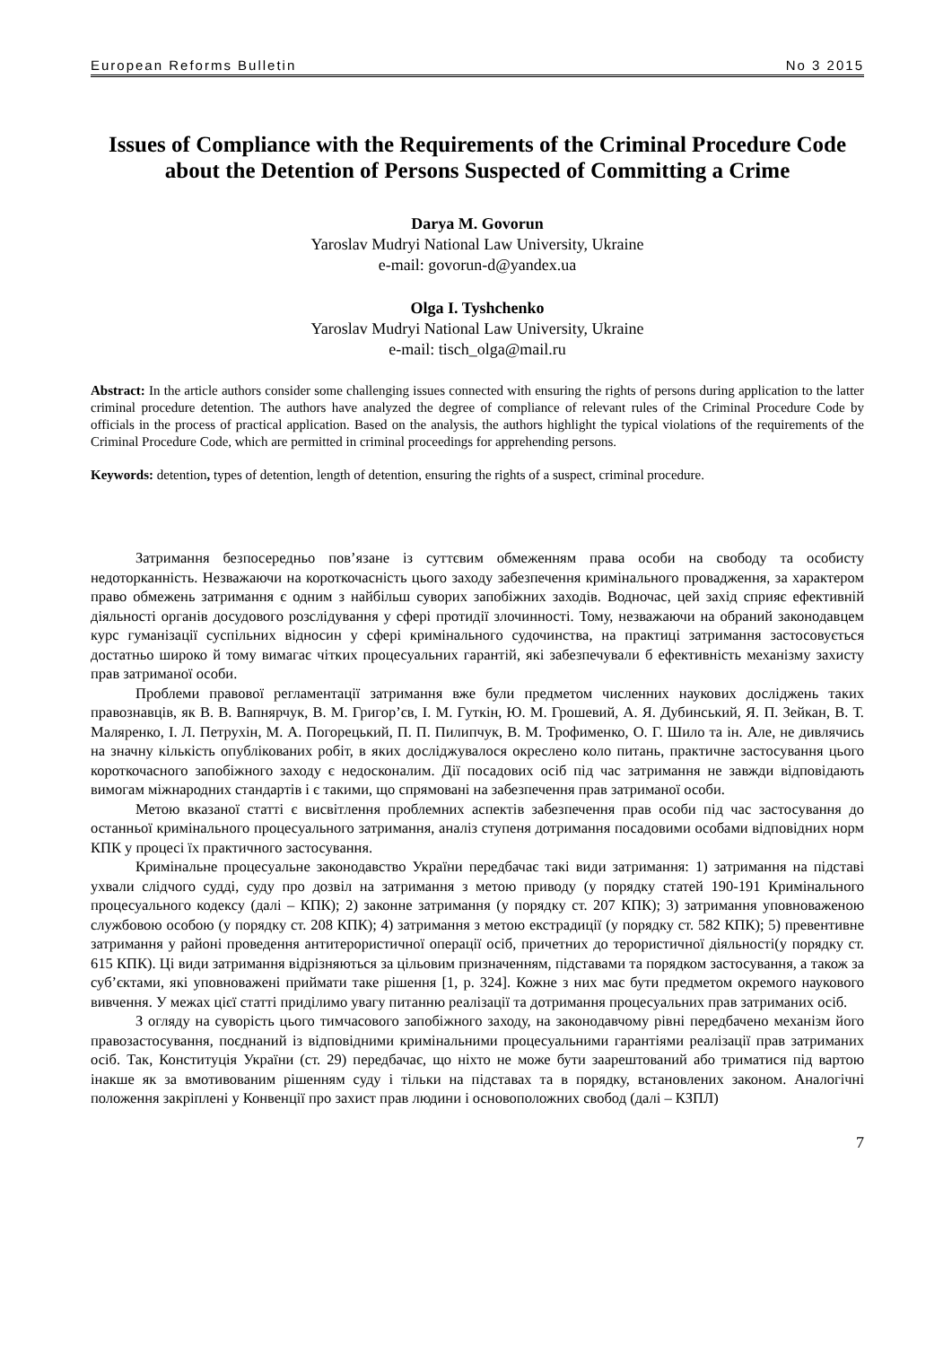European Reforms Bulletin No 3 2015
Issues of Compliance with the Requirements of the Criminal Procedure Code about the Detention of Persons Suspected of Committing a Crime
Darya M. Govorun
Yaroslav Mudryi National Law University, Ukraine
e-mail: govorun-d@yandex.ua
Olga I. Tyshchenko
Yaroslav Mudryi National Law University, Ukraine
e-mail: tisch_olga@mail.ru
Abstract: In the article authors consider some challenging issues connected with ensuring the rights of persons during application to the latter criminal procedure detention. The authors have analyzed the degree of compliance of relevant rules of the Criminal Procedure Code by officials in the process of practical application. Based on the analysis, the authors highlight the typical violations of the requirements of the Criminal Procedure Code, which are permitted in criminal proceedings for apprehending persons.
Keywords: detention, types of detention, length of detention, ensuring the rights of a suspect, criminal procedure.
Затримання безпосередньо пов’язане із суттєвим обмеженням права особи на свободу та особисту недоторканність. Незважаючи на короткочасність цього заходу забезпечення кримінального провадження, за характером право обмежень затримання є одним з найбільш суворих запобіжних заходів. Водночас, цей захід сприяє ефективній діяльності органів досудового розслідування у сфері протидії злочинності. Тому, незважаючи на обраний законодавцем курс гуманізації суспільних відносин у сфері кримінального судочинства, на практиці затримання застосовується достатньо широко й тому вимагає чітких процесуальних гарантій, які забезпечували б ефективність механізму захисту прав затриманої особи.
Проблеми правової регламентації затримання вже були предметом численних наукових досліджень таких правознавців, як В. В. Вапнярчук, В. М. Григор’єв, І. М. Гуткін, Ю. М. Грошевий, А. Я. Дубинський, Я. П. Зейкан, В. Т. Маляренко, І. Л. Петрухін, М. А. Погорецький, П. П. Пилипчук, В. М. Трофименко, О. Г. Шило та ін. Але, не дивлячись на значну кількість опублікованих робіт, в яких досліджувалося окреслено коло питань, практичне застосування цього короткочасного запобіжного заходу є недосконалим. Дії посадових осіб під час затримання не завжди відповідають вимогам міжнародних стандартів і є такими, що спрямовані на забезпечення прав затриманої особи.
Метою вказаної статті є висвітлення проблемних аспектів забезпечення прав особи під час застосування до останньої кримінального процесуального затримання, аналіз ступеня дотримання посадовими особами відповідних норм КПК у процесі їх практичного застосування.
Кримінальне процесуальне законодавство України передбачає такі види затримання: 1) затримання на підставі ухвали слідчого судді, суду про дозвіл на затримання з метою приводу (у порядку статей 190-191 Кримінального процесуального кодексу (далі – КПК); 2) законне затримання (у порядку ст. 207 КПК); 3) затримання уповноваженою службовою особою (у порядку ст. 208 КПК); 4) затримання з метою екстрадиції (у порядку ст. 582 КПК); 5) превентивне затримання у районі проведення антитерористичної операції осіб, причетних до терористичної діяльності(у порядку ст. 615 КПК). Ці види затримання відрізняються за цільовим призначенням, підставами та порядком застосування, а також за суб’єктами, які уповноважені приймати таке рішення [1, p. 324]. Кожне з них має бути предметом окремого наукового вивчення. У межах цієї статті приділимо увагу питанню реалізації та дотримання процесуальних прав затриманих осіб.
З огляду на суворість цього тимчасового запобіжного заходу, на законодавчому рівні передбачено механізм його правозастосування, поєднаний із відповідними кримінальними процесуальними гарантіями реалізації прав затриманих осіб. Так, Конституція України (ст. 29) передбачає, що ніхто не може бути заарештований або триматися під вартою інакше як за вмотивованим рішенням суду і тільки на підставах та в порядку, встановлених законом. Аналогічні положення закріплені у Конвенції про захист прав людини і основоположних свобод (далі – КЗПЛ)
7